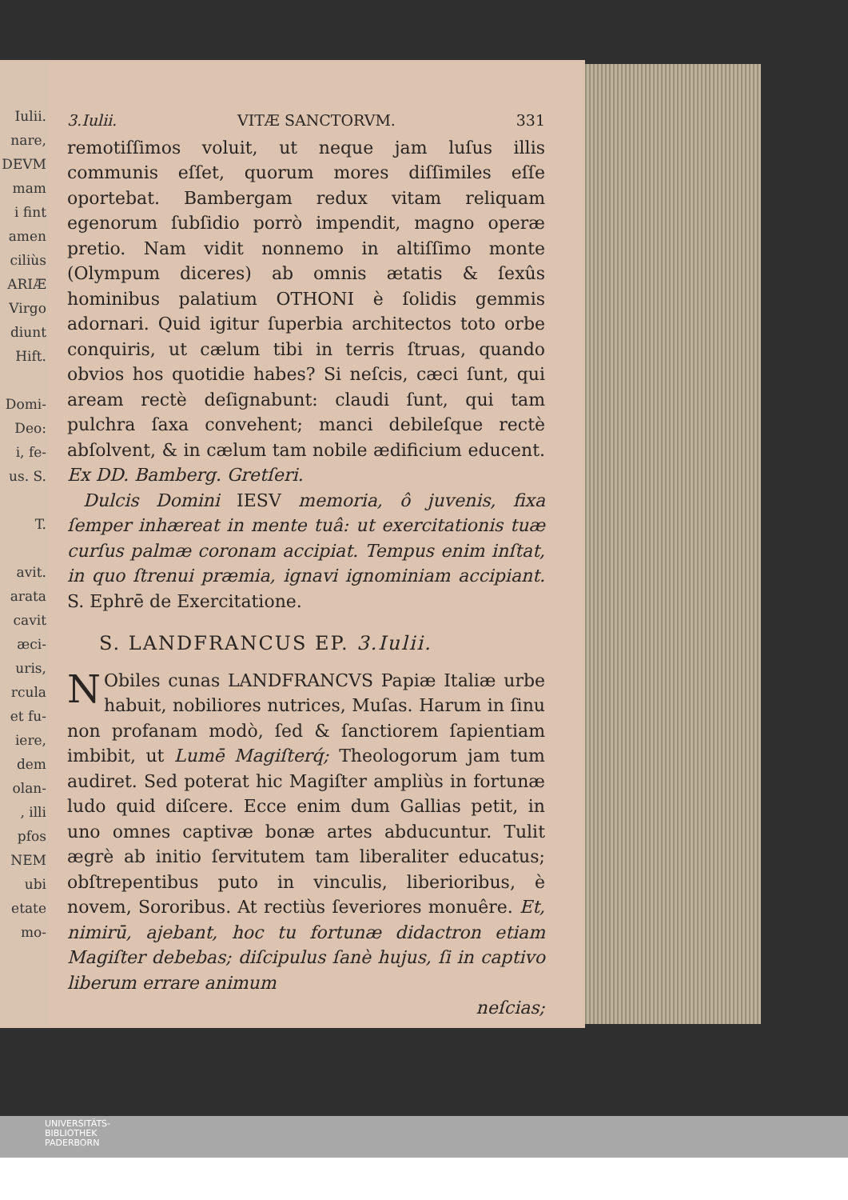Iulii.
nare,
DEVM
mam
i fint
amen
ciliùs
ARIÆ
Virgo
diunt
Hift.
Domi-
Deo:
i, fe-
us. S.
T.
avit.
arata
cavit
æci-
uris,
rcula
et fu-
iere,
dem
olan-
, illi
pfos
NEM
ubi
etate
mo-
3.Iulii. VITÆ SANCTORVM. 331
remotiſſimos voluit, ut neque jam luſus illis communis eſſet, quorum mores diſſimiles eſſe oportebat. Bambergam redux vitam reliquam egenorum ſubſidio porrò impendit, magno operæ pretio. Nam vidit nonnemo in altiſſimo monte (Olympum diceres) ab omnis ætatis & ſexûs hominibus palatium OTHONI è ſolidis gemmis adornari. Quid igitur ſuperbia architectos toto orbe conquiris, ut cælum tibi in terris ſtruas, quando obvios hos quotidie habes? Si neſcis, cæci ſunt, qui aream rectè deſignabunt: claudi ſunt, qui tam pulchra ſaxa convehent; manci debileſque rectè abſolvent, & in cælum tam nobile ædificium educent. Ex DD. Bamberg. Gretſeri.
Dulcis Domini IESV memoria, ô juvenis, fixa ſemper inhæreat in mente tuâ: ut exercitationis tuæ curſus palmæ coronam accipiat. Tempus enim inſtat, in quo ſtrenui præmia, ignavi ignominiam accipiant. S. Ephrē de Exercitatione.
S. LANDFRANCUS EP. 3.Iulii.
NObiles cunas LANDFRANCVS Papiæ Italiæ urbe habuit, nobiliores nutrices, Muſas. Harum in ſinu non profanam modò, ſed & ſanctiorem ſapientiam imbibit, ut Lumē Magiſterq́; Theologorum jam tum audiret. Sed poterat hic Magiſter ampliùs in fortunæ ludo quid diſcere. Ecce enim dum Gallias petit, in uno omnes captivæ bonæ artes abducuntur. Tulit ægrè ab initio ſervitutem tam liberaliter educatus; obſtrepentibus puto in vinculis, liberioribus, è novem, Sororibus. At rectiùs ſeveriores monuêre. Et, nimirū, ajebant, hoc tu fortunæ didactron etiam Magiſter debebas; diſcipulus ſanè hujus, ſi in captivo liberum errare animum
neſcias;
UNIVERSITÄTS-
BIBLIOTHEK
PADERBORN